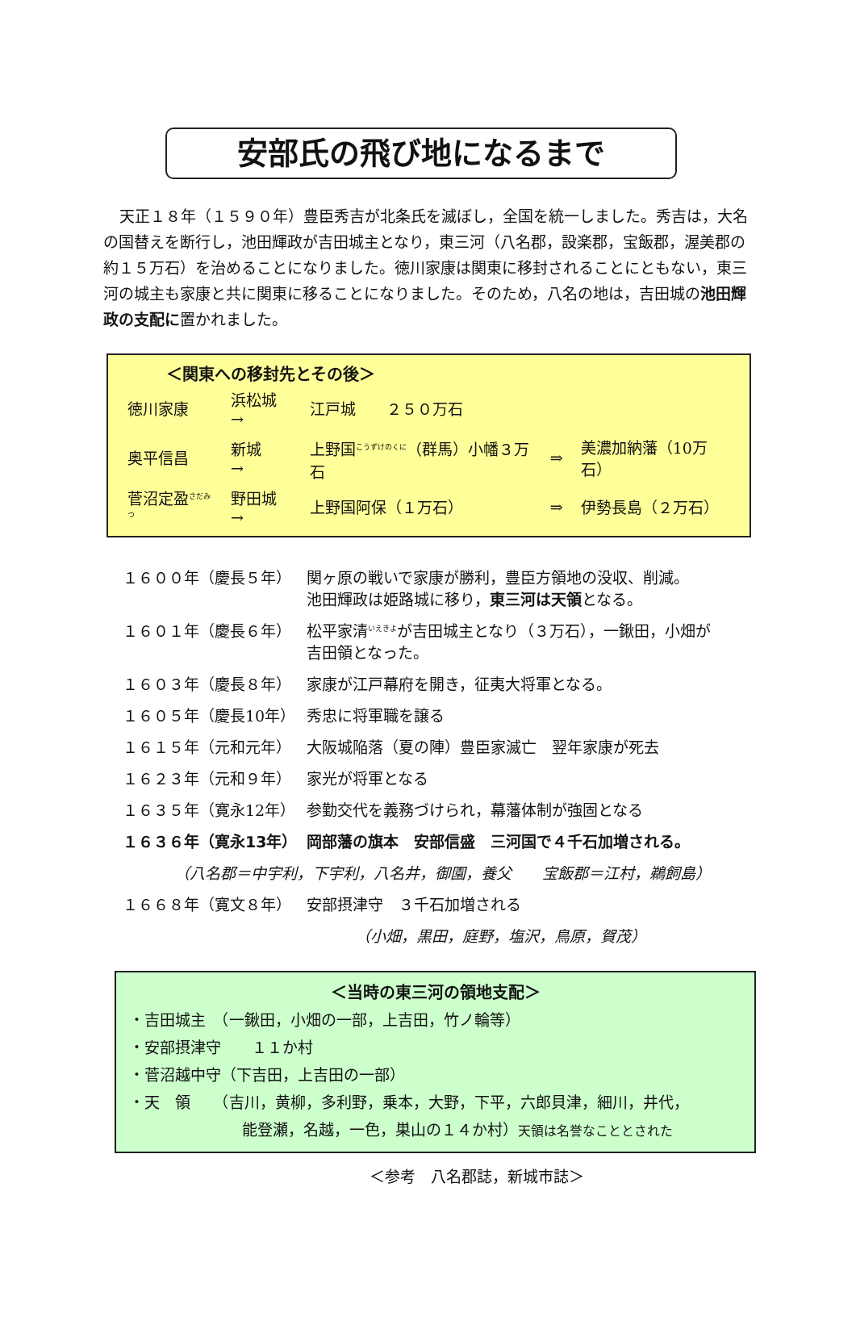安部氏の飛び地になるまで
天正１８年（１５９０年）豊臣秀吉が北条氏を滅ぼし，全国を統一しました。秀吉は，大名の国替えを断行し，池田輝政が吉田城主となり，東三河（八名郡，設楽郡，宝飯郡，渥美郡の約１５万石）を治めることになりました。徳川家康は関東に移封されることにともない，東三河の城主も家康と共に関東に移ることになりました。そのため，八名の地は，吉田城の池田輝政の支配に置かれました。
＜関東への移封先とその後＞
| 徳川家康 | 浜松城 → | 江戸城 ２５０万石 | | |
| 奥平信昌 | 新城 → | 上野国<sup>こうずけのくに</sup>（群馬）小幡３万石 | ⇒ | 美濃加納藩（10万石） |
| 菅沼定盈<sup>さだみつ</sup> | 野田城 → | 上野国阿保（１万石） | ⇒ | 伊勢長島（２万石） |
| １６００年（慶長５年） | 関ヶ原の戦いで家康が勝利，豊臣方領地の没収、削減。 池田輝政は姫路城に移り， 東三河は天領 となる。 |
| １６０１年（慶長６年） | 松平家清<sup>いえきよ</sup>が吉田城主となり（３万石），一鍬田，小畑が 吉田領となった。 |
| １６０３年（慶長８年） | 家康が江戸幕府を開き，征夷大将軍となる。 |
| １６０５年（慶長10年） | 秀忠に将軍職を譲る |
| １６１５年（元和元年） | 大阪城陥落（夏の陣）豊臣家滅亡 翌年家康が死去 |
| １６２３年（元和９年） | 家光が将軍となる |
| １６３５年（寛永12年） | 参勤交代を義務づけられ，幕藩体制が強固となる |
| １６３６年（寛永13年） | 岡部藩の旗本 安部信盛 三河国で４千石加増される。 |
| （八名郡＝中宇利，下宇利，八名井，御園，養父 宝飯郡＝江村，鵜飼島） | |
| １６６８年（寛文８年） | 安部摂津守 ３千石加増される |
| | （小畑，黒田，庭野，塩沢，鳥原，賀茂） |
＜当時の東三河の領地支配＞
・吉田城主　（一鍬田，小畑の一部，上吉田，竹ノ輪等）
・安部摂津守　　１１か村
・菅沼越中守（下吉田，上吉田の一部）
・天　領　　（吉川，黄柳，多利野，乗本，大野，下平，六郎貝津，細川，井代，
能登瀬，名越，一色，巣山の１４か村）天領は名誉なこととされた
＜参考　八名郡誌，新城市誌＞